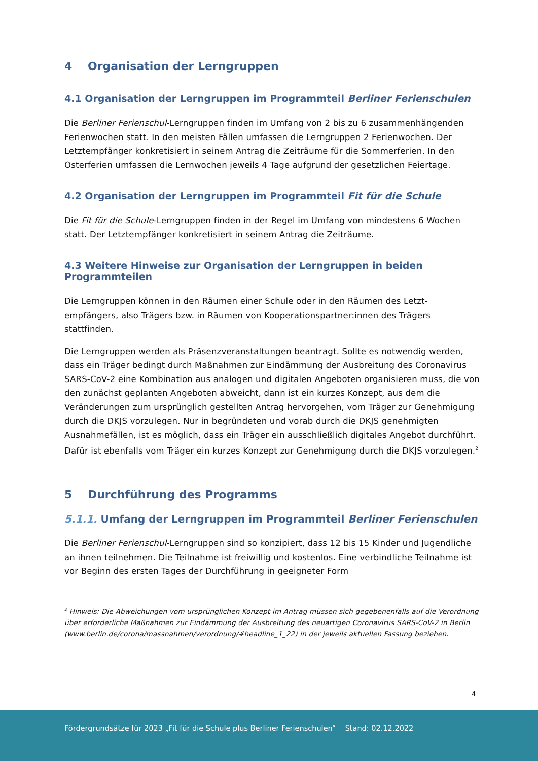4 Organisation der Lerngruppen
4.1 Organisation der Lerngruppen im Programmteil Berliner Ferienschulen
Die Berliner Ferienschul-Lerngruppen finden im Umfang von 2 bis zu 6 zusammenhängenden Ferienwochen statt. In den meisten Fällen umfassen die Lerngruppen 2 Ferienwochen. Der Letztempfänger konkretisiert in seinem Antrag die Zeiträume für die Sommerferien. In den Osterferien umfassen die Lernwochen jeweils 4 Tage aufgrund der gesetzlichen Feiertage.
4.2 Organisation der Lerngruppen im Programmteil Fit für die Schule
Die Fit für die Schule-Lerngruppen finden in der Regel im Umfang von mindestens 6 Wochen statt. Der Letztempfänger konkretisiert in seinem Antrag die Zeiträume.
4.3 Weitere Hinweise zur Organisation der Lerngruppen in beiden Programmteilen
Die Lerngruppen können in den Räumen einer Schule oder in den Räumen des Letzt-empfängers, also Trägers bzw. in Räumen von Kooperationspartner:innen des Trägers stattfinden.
Die Lerngruppen werden als Präsenzveranstaltungen beantragt. Sollte es notwendig werden, dass ein Träger bedingt durch Maßnahmen zur Eindämmung der Ausbreitung des Coronavirus SARS-CoV-2 eine Kombination aus analogen und digitalen Angeboten organisieren muss, die von den zunächst geplanten Angeboten abweicht, dann ist ein kurzes Konzept, aus dem die Veränderungen zum ursprünglich gestellten Antrag hervorgehen, vom Träger zur Genehmigung durch die DKJS vorzulegen. Nur in begründeten und vorab durch die DKJS genehmigten Ausnahmefällen, ist es möglich, dass ein Träger ein ausschließlich digitales Angebot durchführt. Dafür ist ebenfalls vom Träger ein kurzes Konzept zur Genehmigung durch die DKJS vorzulegen.<sup>2</sup>
5 Durchführung des Programms
5.1.1. Umfang der Lerngruppen im Programmteil Berliner Ferienschulen
Die Berliner Ferienschul-Lerngruppen sind so konzipiert, dass 12 bis 15 Kinder und Jugendliche an ihnen teilnehmen. Die Teilnahme ist freiwillig und kostenlos. Eine verbindliche Teilnahme ist vor Beginn des ersten Tages der Durchführung in geeigneter Form
<sup>2</sup> Hinweis: Die Abweichungen vom ursprünglichen Konzept im Antrag müssen sich gegebenenfalls auf die Verordnung über erforderliche Maßnahmen zur Eindämmung der Ausbreitung des neuartigen Coronavirus SARS-CoV-2 in Berlin (www.berlin.de/corona/massnahmen/verordnung/#headline_1_22) in der jeweils aktuellen Fassung beziehen.
4
Fördergrundsätze für 2023 „Fit für die Schule plus Berliner Ferienschulen“ Stand: 02.12.2022